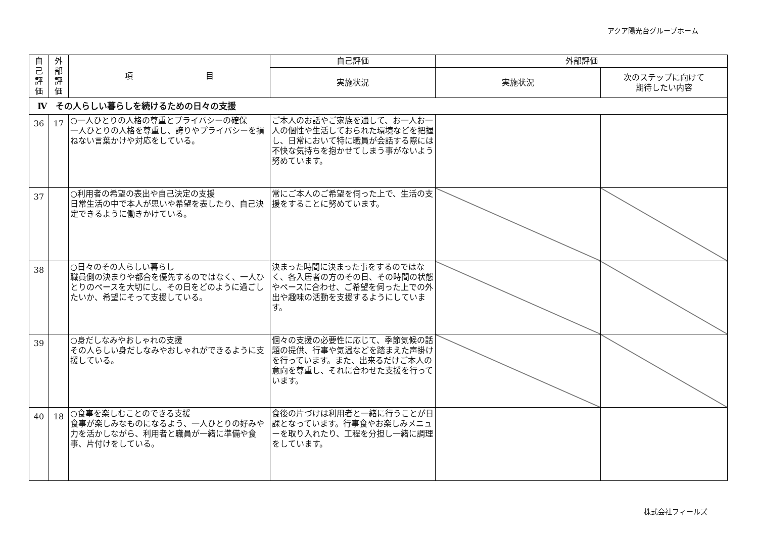アクア陽光台グループホーム
| 自 己 評 価 | 外 部 評 価 | 項 目 | 自己評価 | 外部評価 | |
| --- | --- | --- | --- | --- | --- |
| | | | 実施状況 | 実施状況 | 次のステップに向けて 期待したい内容 |
| Ⅳ その人らしい暮らしを続けるための日々の支援 | | | | | |
| 36 | 17 | ○一人ひとりの人格の尊重とプライバシーの確保 一人ひとりの人格を尊重し、誇りやプライバシーを損ねない言葉かけや対応をしている。 | ご本人のお話やご家族を通して、お一人お一人の個性や生活しておられた環境などを把握し、日常において特に職員が会話する際には不快な気持ちを抱かせてしまう事がないよう努めています。 | | |
| 37 | | ○利用者の希望の表出や自己決定の支援 日常生活の中で本人が思いや希望を表したり、自己決定できるように働きかけている。 | 常にご本人のご希望を伺った上で、生活の支援をすることに努めています。 | | |
| 38 | | ○日々のその人らしい暮らし 職員側の決まりや都合を優先するのではなく、一人ひとりのペースを大切にし、その日をどのように過ごしたいか、希望にそって支援している。 | 決まった時間に決まった事をするのではなく、各入居者の方のその日、その時間の状態やペースに合わせ、ご希望を伺った上での外出や趣味の活動を支援するようにしています。 | | |
| 39 | | ○身だしなみやおしゃれの支援 その人らしい身だしなみやおしゃれができるように支援している。 | 個々の支援の必要性に応じて、季節気候の話題の提供、行事や気温などを踏まえた声掛けを行っています。また、出来るだけご本人の意向を尊重し、それに合わせた支援を行っています。 | | |
| 40 | 18 | ○食事を楽しむことのできる支援 食事が楽しみなものになるよう、一人ひとりの好みや力を活かしながら、利用者と職員が一緒に準備や食事、片付けをしている。 | 食後の片づけは利用者と一緒に行うことが日課となっています。行事食やお楽しみメニューを取り入れたり、工程を分担し一緒に調理をしています。 | | |
株式会社フィールズ